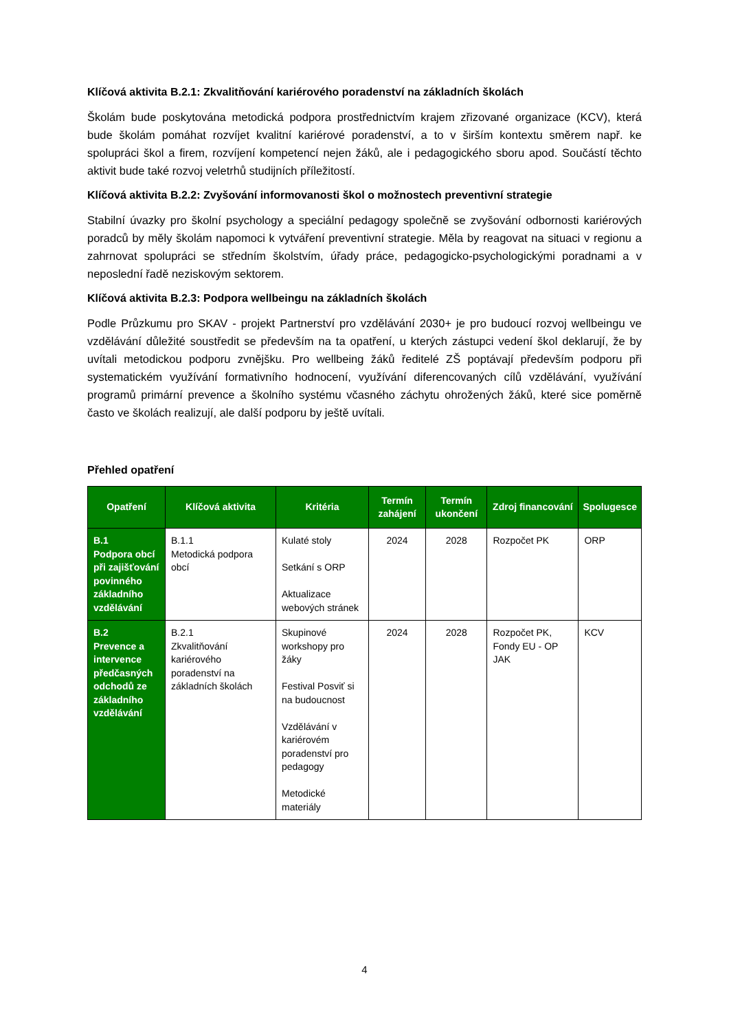Klíčová aktivita B.2.1: Zkvalitňování kariérového poradenství na základních školách
Školám bude poskytována metodická podpora prostřednictvím krajem zřizované organizace (KCV), která bude školám pomáhat rozvíjet kvalitní kariérové poradenství, a to v širším kontextu směrem např. ke spolupráci škol a firem, rozvíjení kompetencí nejen žáků, ale i pedagogického sboru apod. Součástí těchto aktivit bude také rozvoj veletrhů studijních příležitostí.
Klíčová aktivita B.2.2: Zvyšování informovanosti škol o možnostech preventivní strategie
Stabilní úvazky pro školní psychology a speciální pedagogy společně se zvyšování odbornosti kariérových poradců by měly školám napomoci k vytváření preventivní strategie. Měla by reagovat na situaci v regionu a zahrnovat spolupráci se středním školstvím, úřady práce, pedagogicko-psychologickými poradnami a v neposlední řadě neziskovým sektorem.
Klíčová aktivita B.2.3: Podpora wellbeingu na základních školách
Podle Průzkumu pro SKAV - projekt Partnerství pro vzdělávání 2030+ je pro budoucí rozvoj wellbeingu ve vzdělávání důležité soustředit se především na ta opatření, u kterých zástupci vedení škol deklarují, že by uvítali metodickou podporu zvnějšku. Pro wellbeing žáků ředitelé ZŠ poptávají především podporu při systematickém využívání formativního hodnocení, využívání diferencovaných cílů vzdělávání, využívání programů primární prevence a školního systému včasného záchytu ohrožených žáků, které sice poměrně často ve školách realizují, ale další podporu by ještě uvítali.
Přehled opatření
| Opatření | Klíčová aktivita | Kritéria | Termín zahájení | Termín ukončení | Zdroj financování | Spolugesce |
| --- | --- | --- | --- | --- | --- | --- |
| B.1 Podpora obcí při zajišťování povinného základního vzdělávání | B.1.1 Metodická podpora obcí | Kulaté stoly Setkání s ORP Aktualizace webových stránek | 2024 | 2028 | Rozpočet PK | ORP |
| B.2 Prevence a intervence předčasných odchodů ze základního vzdělávání | B.2.1 Zkvalitňování kariérového poradenství na základních školách | Skupinové workshopy pro žáky Festival Posviť si na budoucnost Vzdělávání v kariérovém poradenství pro pedagogy Metodické materiály | 2024 | 2028 | Rozpočet PK, Fondy EU - OP JAK | KCV |
4